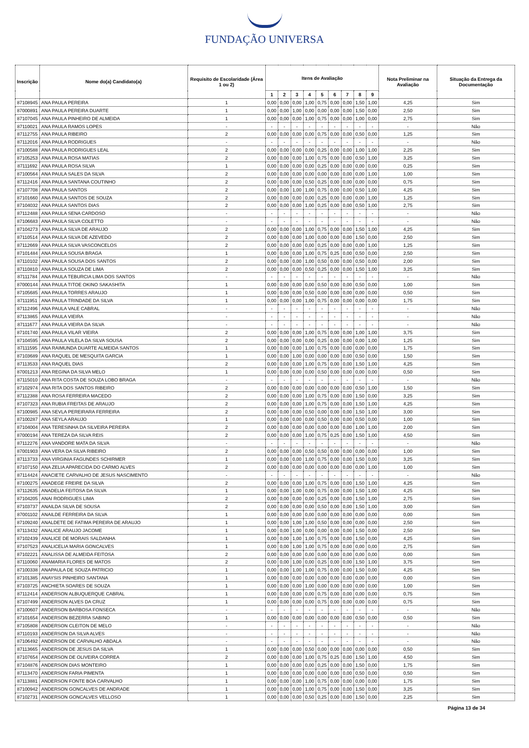FUNDAÇÃO UNIVERSA
| Inscrição | Nome do(a) Candidato(a) | Requisito de Escolaridade (Área 1 ou 2) | Itens de Avaliação | | | | | | | | | Nota Preliminar na Avaliação | Situação da Entrega da Documentação |
| --- | --- | --- | --- | --- | --- | --- | --- | --- | --- | --- | --- | --- | --- |
| | | | 1 | 2 | 3 | 4 | 5 | 6 | 7 | 8 | 9 | | |
| 87108945 | ANA PAULA PEREIRA | 1 | 0,00 | 0,00 | 0,00 | 1,00 | 0,75 | 0,00 | 0,00 | 1,50 | 1,00 | 4,25 | Sim |
| 87000891 | ANA PAULA PEREIRA DUARTE | 1 | 0,00 | 0,00 | 1,00 | 0,00 | 0,00 | 0,00 | 0,00 | 1,50 | 0,00 | 2,50 | Sim |
| 87107045 | ANA PAULA PINHEIRO DE ALMEIDA | 1 | 0,00 | 0,00 | 0,00 | 1,00 | 0,75 | 0,00 | 0,00 | 1,00 | 0,00 | 2,75 | Sim |
| 87110021 | ANA PAULA RAMOS LOPES | - | - | - | - | - | - | - | - | - | - | - | Não |
| 87112755 | ANA PAULA RIBEIRO | 2 | 0,00 | 0,00 | 0,00 | 0,00 | 0,75 | 0,00 | 0,00 | 0,50 | 0,00 | 1,25 | Sim |
| 87112016 | ANA PAULA RODRIGUES | - | - | - | - | - | - | - | - | - | - | - | Não |
| 87100588 | ANA PAULA RODRIGUES LEAL | 2 | 0,00 | 0,00 | 0,00 | 0,00 | 0,25 | 0,00 | 0,00 | 1,00 | 1,00 | 2,25 | Sim |
| 87105253 | ANA PAULA ROSA MATIAS | 2 | 0,00 | 0,00 | 0,00 | 1,00 | 0,75 | 0,00 | 0,00 | 0,50 | 1,00 | 3,25 | Sim |
| 87111692 | ANA PAULA ROSA SILVA | 1 | 0,00 | 0,00 | 0,00 | 0,00 | 0,25 | 0,00 | 0,00 | 0,00 | 0,00 | 0,25 | Sim |
| 87100564 | ANA PAULA SALES DA SILVA | 2 | 0,00 | 0,00 | 0,00 | 0,00 | 0,00 | 0,00 | 0,00 | 0,00 | 1,00 | 1,00 | Sim |
| 87112416 | ANA PAULA SANTANA COUTINHO | 2 | 0,00 | 0,00 | 0,00 | 0,50 | 0,25 | 0,00 | 0,00 | 0,00 | 0,00 | 0,75 | Sim |
| 87107708 | ANA PAULA SANTOS | 2 | 0,00 | 0,00 | 1,00 | 1,00 | 0,75 | 0,00 | 0,00 | 0,50 | 1,00 | 4,25 | Sim |
| 87101660 | ANA PAULA SANTOS DE SOUZA | 2 | 0,00 | 0,00 | 0,00 | 0,00 | 0,25 | 0,00 | 0,00 | 0,00 | 1,00 | 1,25 | Sim |
| 87104032 | ANA PAULA SANTOS DIAS | 2 | 0,00 | 0,00 | 0,00 | 1,00 | 0,25 | 0,00 | 0,00 | 0,50 | 1,00 | 2,75 | Sim |
| 87112488 | ANA PAULA SENA CARDOSO | - | - | - | - | - | - | - | - | - | - | - | Não |
| 87106683 | ANA PAULA SILVA COLETTO | - | - | - | - | - | - | - | - | - | - | - | Não |
| 87104273 | ANA PAULA SILVA DE ARAUJO | 2 | 0,00 | 0,00 | 0,00 | 1,00 | 0,75 | 0,00 | 0,00 | 1,50 | 1,00 | 4,25 | Sim |
| 87110514 | ANA PAULA SILVA DE AZEVEDO | 2 | 0,00 | 0,00 | 0,00 | 1,00 | 0,00 | 0,00 | 0,00 | 1,50 | 0,00 | 2,50 | Sim |
| 87112669 | ANA PAULA SILVA VASCONCELOS | 2 | 0,00 | 0,00 | 0,00 | 0,00 | 0,25 | 0,00 | 0,00 | 0,00 | 1,00 | 1,25 | Sim |
| 87101484 | ANA PAULA SOUSA BRAGA | 1 | 0,00 | 0,00 | 0,00 | 1,00 | 0,75 | 0,25 | 0,00 | 0,50 | 0,00 | 2,50 | Sim |
| 87110102 | ANA PAULA SOUSA DOS SANTOS | 2 | 0,00 | 0,00 | 0,00 | 1,00 | 0,50 | 0,00 | 0,00 | 0,50 | 0,00 | 2,00 | Sim |
| 87110810 | ANA PAULA SOUZA DE LIMA | 2 | 0,00 | 0,00 | 0,00 | 0,50 | 0,25 | 0,00 | 0,00 | 1,50 | 1,00 | 3,25 | Sim |
| 87111784 | ANA PAULA TEBURCIA LIMA DOS SANTOS | - | - | - | - | - | - | - | - | - | - | - | Não |
| 87000144 | ANA PAULA TITOE OKINO SAKASHITA | 1 | 0,00 | 0,00 | 0,00 | 0,00 | 0,50 | 0,00 | 0,00 | 0,50 | 0,00 | 1,00 | Sim |
| 87105685 | ANA PAULA TORRES ARAUJO | 1 | 0,00 | 0,00 | 0,00 | 0,50 | 0,00 | 0,00 | 0,00 | 0,00 | 0,00 | 0,50 | Sim |
| 87111951 | ANA PAULA TRINDADE DA SILVA | 1 | 0,00 | 0,00 | 0,00 | 1,00 | 0,75 | 0,00 | 0,00 | 0,00 | 0,00 | 1,75 | Sim |
| 87112496 | ANA PAULA VALE CABRAL | - | - | - | - | - | - | - | - | - | - | - | Não |
| 87113865 | ANA PAULA VIEIRA | - | - | - | - | - | - | - | - | - | - | - | Não |
| 87111677 | ANA PAULA VIEIRA DA SILVA | - | - | - | - | - | - | - | - | - | - | - | Não |
| 87101740 | ANA PAULA VILAR VIEIRA | 2 | 0,00 | 0,00 | 0,00 | 1,00 | 0,75 | 0,00 | 0,00 | 1,00 | 1,00 | 3,75 | Sim |
| 87104595 | ANA PAULA VILELA DA SILVA SOUSA | 2 | 0,00 | 0,00 | 0,00 | 0,00 | 0,25 | 0,00 | 0,00 | 0,00 | 1,00 | 1,25 | Sim |
| 87111595 | ANA RAIMUNDA DUARTE ALMEIDA SANTOS | 1 | 0,00 | 0,00 | 0,00 | 1,00 | 0,75 | 0,00 | 0,00 | 0,00 | 0,00 | 1,75 | Sim |
| 87103689 | ANA RAQUEL DE MESQUITA GARCIA | 1 | 0,00 | 0,00 | 1,00 | 0,00 | 0,00 | 0,00 | 0,00 | 0,50 | 0,00 | 1,50 | Sim |
| 87113533 | ANA RAQUEL DIAS | 2 | 0,00 | 0,00 | 0,00 | 1,00 | 0,75 | 0,00 | 0,00 | 1,50 | 1,00 | 4,25 | Sim |
| 87001213 | ANA REGINA DA SILVA MELO | 1 | 0,00 | 0,00 | 0,00 | 0,00 | 0,50 | 0,00 | 0,00 | 0,00 | 0,00 | 0,50 | Sim |
| 87115010 | ANA RITA COSTA DE SOUZA LOBO BRAGA | - | - | - | - | - | - | - | - | - | - | - | Não |
| 87102974 | ANA RITA DOS SANTOS RIBEIRO | 2 | 0,00 | 0,00 | 0,00 | 0,00 | 0,00 | 0,00 | 0,00 | 0,50 | 1,00 | 1,50 | Sim |
| 87112388 | ANA ROSA FERREIRA MACEDO | 2 | 0,00 | 0,00 | 0,00 | 1,00 | 0,75 | 0,00 | 0,00 | 1,50 | 0,00 | 3,25 | Sim |
| 87107323 | ANA RUBIA FREITAS DE ARAUJO | 2 | 0,00 | 0,00 | 0,00 | 1,00 | 0,75 | 0,00 | 0,00 | 1,50 | 1,00 | 4,25 | Sim |
| 87100985 | ANA SEVLA PEREIRARA FERREIRA | 2 | 0,00 | 0,00 | 0,00 | 0,50 | 0,00 | 0,00 | 0,00 | 1,50 | 1,00 | 3,00 | Sim |
| 87100287 | ANA SEYLA ARAUJO | 1 | 0,00 | 0,00 | 0,00 | 0,00 | 0,50 | 0,00 | 0,00 | 0,50 | 0,00 | 1,00 | Sim |
| 87104004 | ANA TERESINHA DA SILVEIRA PEREIRA | 2 | 0,00 | 0,00 | 0,00 | 0,00 | 0,00 | 0,00 | 0,00 | 1,00 | 1,00 | 2,00 | Sim |
| 87000194 | ANA TEREZA DA SILVA REIS | 2 | 0,00 | 0,00 | 0,00 | 1,00 | 0,75 | 0,25 | 0,00 | 1,50 | 1,00 | 4,50 | Sim |
| 87112276 | ANA VANDORE MATA DA SILVA | - | - | - | - | - | - | - | - | - | - | - | Não |
| 87001903 | ANA VERA DA SILVA RIBEIRO | 2 | 0,00 | 0,00 | 0,00 | 0,50 | 0,50 | 0,00 | 0,00 | 0,00 | 0,00 | 1,00 | Sim |
| 87113733 | ANA VIRGINIA FAGUNDES SCHIRMER | 1 | 0,00 | 0,00 | 0,00 | 1,00 | 0,75 | 0,00 | 0,00 | 1,50 | 0,00 | 3,25 | Sim |
| 87107150 | ANA ZELIA APARECIDA DO CARMO ALVES | 2 | 0,00 | 0,00 | 0,00 | 0,00 | 0,00 | 0,00 | 0,00 | 0,00 | 1,00 | 1,00 | Sim |
| 87114424 | ANACIETE CARVALHO DE JESUS NASCIMENTO | - | - | - | - | - | - | - | - | - | - | - | Não |
| 87100275 | ANADEGE FREIRE DA SILVA | 2 | 0,00 | 0,00 | 0,00 | 1,00 | 0,75 | 0,00 | 0,00 | 1,50 | 1,00 | 4,25 | Sim |
| 87112635 | ANADELIA FEITOSA DA SILVA | 1 | 0,00 | 0,00 | 1,00 | 0,00 | 0,75 | 0,00 | 0,00 | 1,50 | 1,00 | 4,25 | Sim |
| 87104205 | ANAI RODRIGUES LIMA | 2 | 0,00 | 0,00 | 0,00 | 0,00 | 0,25 | 0,00 | 0,00 | 1,50 | 1,00 | 2,75 | Sim |
| 87103737 | ANAILDA SILVA DE SOUSA | 2 | 0,00 | 0,00 | 0,00 | 0,00 | 0,50 | 0,00 | 0,00 | 1,50 | 1,00 | 3,00 | Sim |
| 87001102 | ANAILDE FERREIRA DA SILVA | 1 | 0,00 | 0,00 | 0,00 | 0,00 | 0,00 | 0,00 | 0,00 | 0,00 | 0,00 | 0,00 | Sim |
| 87109240 | ANALDETE DE FATIMA PEREIRA DE ARAUJO | 1 | 0,00 | 0,00 | 1,00 | 1,00 | 0,50 | 0,00 | 0,00 | 0,00 | 0,00 | 2,50 | Sim |
| 87113432 | ANALICE ARAUJO JACOME | 1 | 0,00 | 0,00 | 1,00 | 0,00 | 0,00 | 0,00 | 0,00 | 1,50 | 0,00 | 2,50 | Sim |
| 87102439 | ANALICE DE MORAIS SALDANHA | 1 | 0,00 | 0,00 | 1,00 | 1,00 | 0,75 | 0,00 | 0,00 | 1,50 | 0,00 | 4,25 | Sim |
| 87107523 | ANALICELIA MARIA GONCALVES | 1 | 0,00 | 0,00 | 1,00 | 1,00 | 0,75 | 0,00 | 0,00 | 0,00 | 0,00 | 2,75 | Sim |
| 87102221 | ANALISSA DE ALMEIDA FEITOSA | 2 | 0,00 | 0,00 | 0,00 | 0,00 | 0,00 | 0,00 | 0,00 | 0,00 | 0,00 | 0,00 | Sim |
| 87110060 | ANAMARIA FLORES DE MATOS | 2 | 0,00 | 0,00 | 1,00 | 0,00 | 0,25 | 0,00 | 0,00 | 1,50 | 1,00 | 3,75 | Sim |
| 87100338 | ANAPAULA DE SOUZA PATRICIO | 1 | 0,00 | 0,00 | 1,00 | 1,00 | 0,75 | 0,00 | 0,00 | 1,50 | 0,00 | 4,25 | Sim |
| 87101385 | ANAYSIS PINHEIRO SANTANA | 1 | 0,00 | 0,00 | 0,00 | 0,00 | 0,00 | 0,00 | 0,00 | 0,00 | 0,00 | 0,00 | Sim |
| 87103725 | ANCHIETA SOARES DE SOUZA | 1 | 0,00 | 0,00 | 0,00 | 1,00 | 0,00 | 0,00 | 0,00 | 0,00 | 0,00 | 1,00 | Sim |
| 87112414 | ANDERSON ALBUQUERQUE CABRAL | 1 | 0,00 | 0,00 | 0,00 | 0,00 | 0,75 | 0,00 | 0,00 | 0,00 | 0,00 | 0,75 | Sim |
| 87107499 | ANDERSON ALVES DA CRUZ | 1 | 0,00 | 0,00 | 0,00 | 0,00 | 0,75 | 0,00 | 0,00 | 0,00 | 0,00 | 0,75 | Sim |
| 87100607 | ANDERSON BARBOSA FONSECA | - | - | - | - | - | - | - | - | - | - | - | Não |
| 87101654 | ANDERSON BEZERRA SABINO | 1 | 0,00 | 0,00 | 0,00 | 0,00 | 0,00 | 0,00 | 0,00 | 0,50 | 0,00 | 0,50 | Sim |
| 87105808 | ANDERSON CLEITON DE MELO | - | - | - | - | - | - | - | - | - | - | - | Não |
| 87110193 | ANDERSON DA SILVA ALVES | - | - | - | - | - | - | - | - | - | - | - | Não |
| 87106492 | ANDERSON DE CARVALHO ABDALA | - | - | - | - | - | - | - | - | - | - | - | Não |
| 87113665 | ANDERSON DE JESUS DA SILVA | 1 | 0,00 | 0,00 | 0,00 | 0,50 | 0,00 | 0,00 | 0,00 | 0,00 | 0,00 | 0,50 | Sim |
| 87107654 | ANDERSON DE OLIVEIRA CORREA | 2 | 0,00 | 0,00 | 0,00 | 1,00 | 0,75 | 0,25 | 0,00 | 1,50 | 1,00 | 4,50 | Sim |
| 87104876 | ANDERSON DIAS MONTEIRO | 1 | 0,00 | 0,00 | 0,00 | 0,00 | 0,25 | 0,00 | 0,00 | 1,50 | 0,00 | 1,75 | Sim |
| 87113470 | ANDERSON FARIA PIMENTA | 1 | 0,00 | 0,00 | 0,00 | 0,00 | 0,00 | 0,00 | 0,00 | 0,50 | 0,00 | 0,50 | Sim |
| 87113881 | ANDERSON FONTE BOA CARVALHO | 1 | 0,00 | 0,00 | 0,00 | 1,00 | 0,75 | 0,00 | 0,00 | 0,00 | 0,00 | 1,75 | Sim |
| 87100942 | ANDERSON GONCALVES DE ANDRADE | 1 | 0,00 | 0,00 | 0,00 | 1,00 | 0,75 | 0,00 | 0,00 | 1,50 | 0,00 | 3,25 | Sim |
| 87102731 | ANDERSON GONCALVES VELLOSO | 1 | 0,00 | 0,00 | 0,00 | 0,50 | 0,25 | 0,00 | 0,00 | 1,50 | 0,00 | 2,25 | Sim |
Página 13 de 34